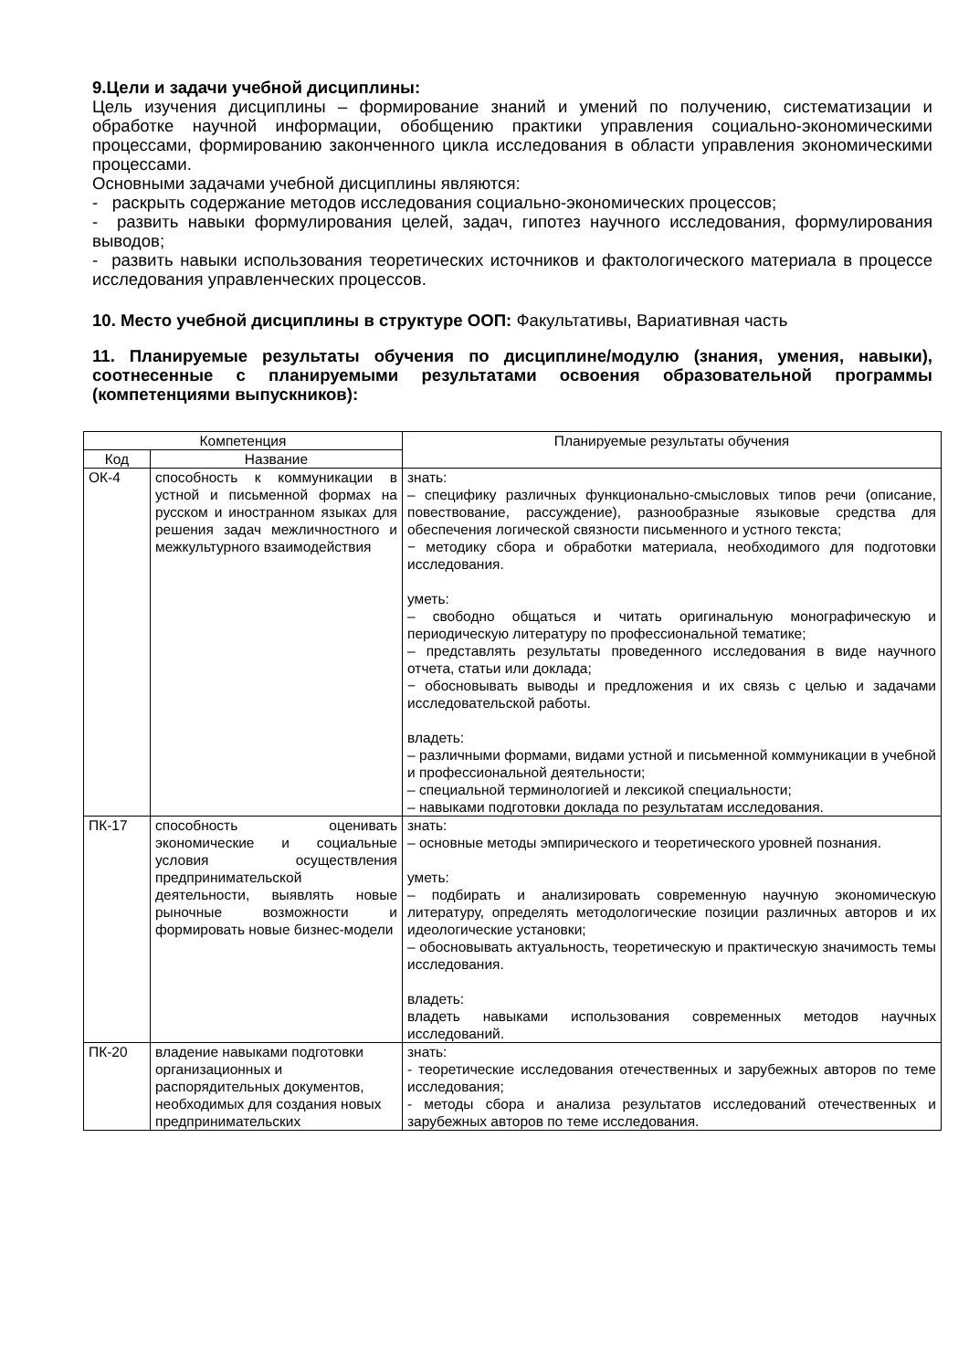9.Цели и задачи учебной дисциплины:
Цель изучения дисциплины – формирование знаний и умений по получению, систематизации и обработке научной информации, обобщению практики управления социально-экономическими процессами, формированию законченного цикла исследования в области управления экономическими процессами.
Основными задачами учебной дисциплины являются:
- раскрыть содержание методов исследования социально-экономических процессов;
- развить навыки формулирования целей, задач, гипотез научного исследования, формулирования выводов;
- развить навыки использования теоретических источников и фактологического материала в процессе исследования управленческих процессов.
10. Место учебной дисциплины в структуре ООП: Факультативы, Вариативная часть
11. Планируемые результаты обучения по дисциплине/модулю (знания, умения, навыки), соотнесенные с планируемыми результатами освоения образовательной программы (компетенциями выпускников):
| Компетенция | | Планируемые результаты обучения |
| --- | --- | --- |
| Код | Название | |
| ОК-4 | способность к коммуникации в устной и письменной формах на русском и иностранном языках для решения задач межличностного и межкультурного взаимодействия | знать: – специфику различных функционально-смысловых типов речи (описание, повествование, рассуждение), разнообразные языковые средства для обеспечения логической связности письменного и устного текста; − методику сбора и обработки материала, необходимого для подготовки исследования. уметь: – свободно общаться и читать оригинальную монографическую и периодическую литературу по профессиональной тематике; – представлять результаты проведенного исследования в виде научного отчета, статьи или доклада; − обосновывать выводы и предложения и их связь с целью и задачами исследовательской работы. владеть: – различными формами, видами устной и письменной коммуникации в учебной и профессиональной деятельности; – специальной терминологией и лексикой специальности; – навыками подготовки доклада по результатам исследования. |
| ПК-17 | способность оценивать экономические и социальные условия осуществления предпринимательской деятельности, выявлять новые рыночные возможности и формировать новые бизнес-модели | знать: – основные методы эмпирического и теоретического уровней познания. уметь: – подбирать и анализировать современную научную экономическую литературу, определять методологические позиции различных авторов и их идеологические установки; – обосновывать актуальность, теоретическую и практическую значимость темы исследования. владеть: владеть навыками использования современных методов научных исследований. |
| ПК-20 | владение навыками подготовки организационных и распорядительных документов, необходимых для создания новых предпринимательских | знать: - теоретические исследования отечественных и зарубежных авторов по теме исследования; - методы сбора и анализа результатов исследований отечественных и зарубежных авторов по теме исследования. |